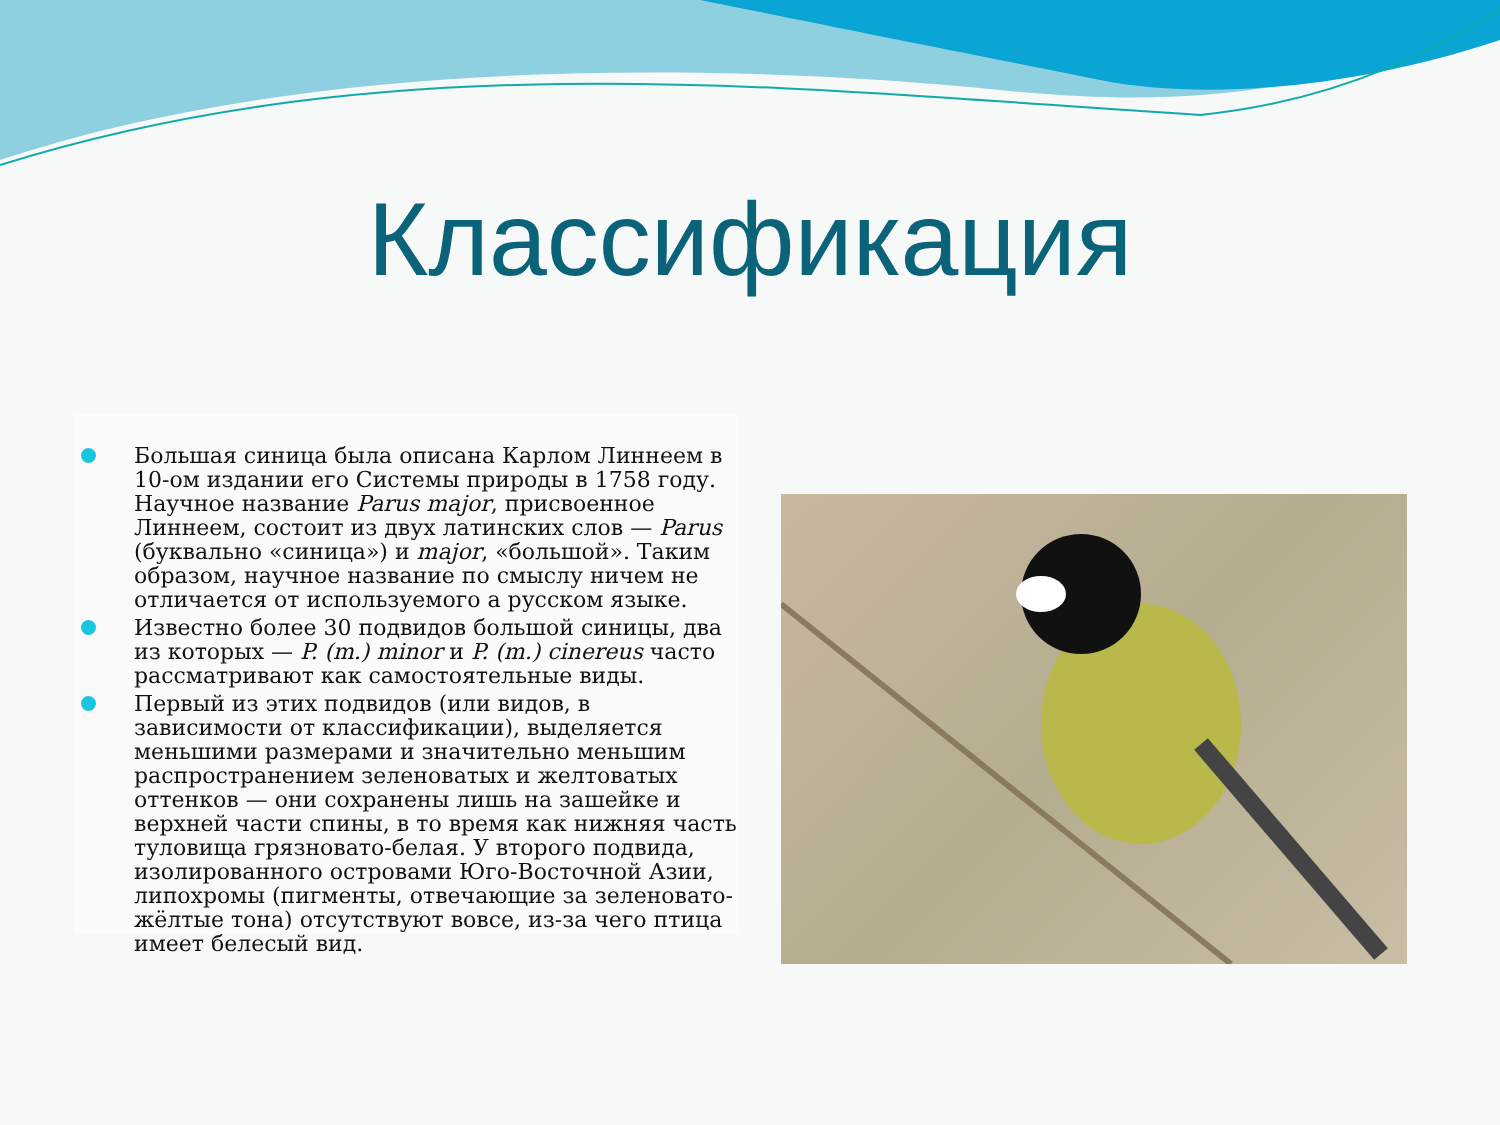Классификация
Большая синица была описана Карлом Линнеем в 10-ом издании его Системы природы в 1758 году. Научное название Parus major, присвоенное Линнеем, состоит из двух латинских слов — Parus (буквально «синица») и major, «большой». Таким образом, научное название по смыслу ничем не отличается от используемого а русском языке.
Известно более 30 подвидов большой синицы, два из которых — P. (m.) minor и P. (m.) cinereus часто рассматривают как самостоятельные виды.
Первый из этих подвидов (или видов, в зависимости от классификации), выделяется меньшими размерами и значительно меньшим распространением зеленоватых и желтоватых оттенков — они сохранены лишь на зашейке и верхней части спины, в то время как нижняя часть туловища грязновато-белая. У второго подвида, изолированного островами Юго-Восточной Азии, липохромы (пигменты, отвечающие за зеленовато-жёлтые тона) отсутствуют вовсе, из-за чего птица имеет белесый вид.